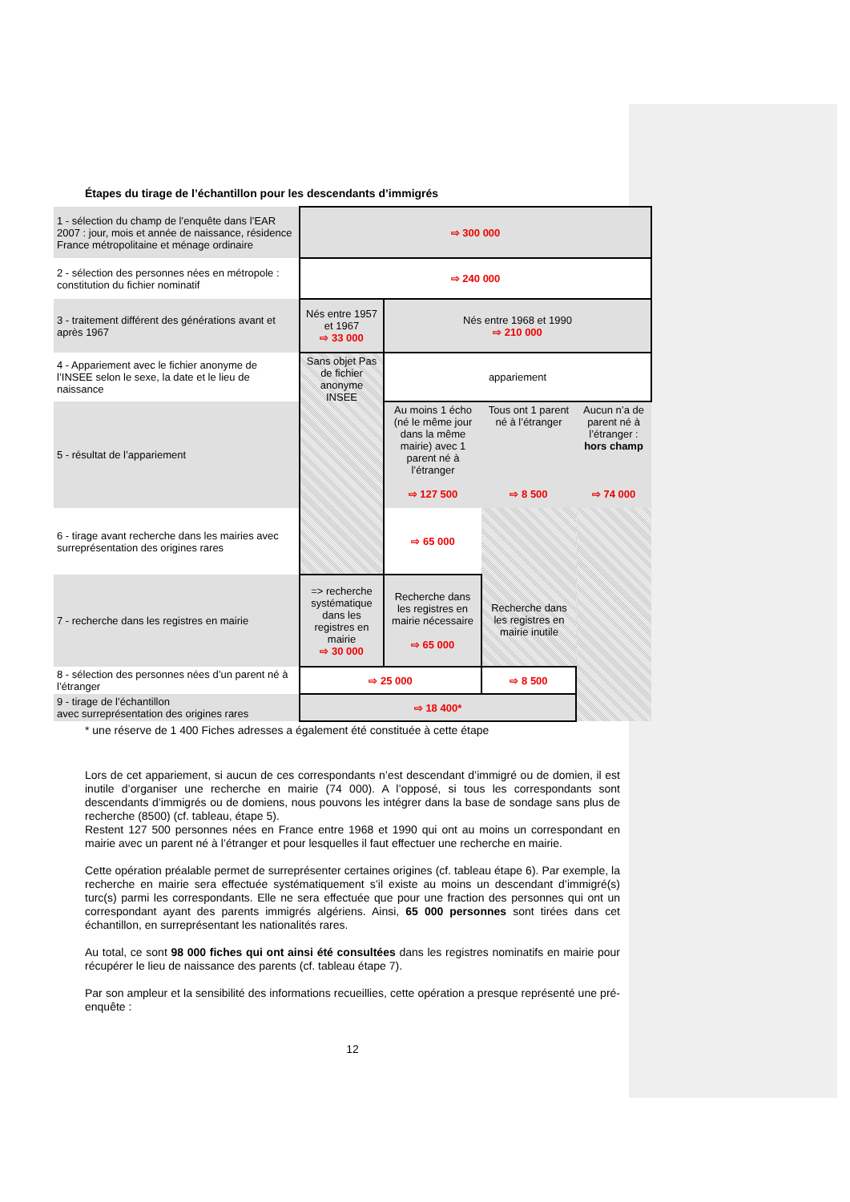Étapes du tirage de l’échantillon pour les descendants d’immigrés
| 1 - sélection du champ de l’enquête dans l’EAR 2007 : jour, mois et année de naissance, résidence France métropolitaine et ménage ordinaire | ⇨ 300 000 | | | |
| 2 - sélection des personnes nées en métropole : constitution du fichier nominatif | ⇨ 240 000 | | | |
| 3 - traitement différent des générations avant et après 1967 | Nés entre 1957 et 1967 ⇨ 33 000 | Nés entre 1968 et 1990 ⇨ 210 000 | | |
| 4 - Appariement avec le fichier anonyme de l’INSEE selon le sexe, la date et le lieu de naissance | Sans objet Pas de fichier anonyme INSEE | appariement | | |
| 5 - résultat de l’appariement | | Au moins 1 écho (né le même jour dans la même mairie) avec 1 parent né à l’étranger ⇨ 127 500 | Tous ont 1 parent né à l’étranger ⇨ 8 500 | Aucun n’a de parent né à l’étranger : hors champ ⇨ 74 000 |
| 6 - tirage avant recherche dans les mairies avec surreprésentation des origines rares | | ⇨ 65 000 | Recherche dans les registres en mairie inutile | |
| 7 - recherche dans les registres en mairie | => recherche systématique dans les registres en mairie ⇨ 30 000 | Recherche dans les registres en mairie nécessaire ⇨ 65 000 | | |
| 8 - sélection des personnes nées d’un parent né à l’étranger | ⇨ 25 000 | | ⇨ 8 500 | |
| 9 - tirage de l’échantillon avec surreprésentation des origines rares | ⇨ 18 400* | | | |
* une réserve de 1 400 Fiches adresses a également été constituée à cette étape
Lors de cet appariement, si aucun de ces correspondants n’est descendant d’immigré ou de domien, il est inutile d’organiser une recherche en mairie (74 000). A l’opposé, si tous les correspondants sont descendants d’immigrés ou de domiens, nous pouvons les intégrer dans la base de sondage sans plus de recherche (8500) (cf. tableau, étape 5).
Restent 127 500 personnes nées en France entre 1968 et 1990 qui ont au moins un correspondant en mairie avec un parent né à l’étranger et pour lesquelles il faut effectuer une recherche en mairie.
Cette opération préalable permet de surreprésenter certaines origines (cf. tableau étape 6). Par exemple, la recherche en mairie sera effectuée systématiquement s’il existe au moins un descendant d’immigré(s) turc(s) parmi les correspondants. Elle ne sera effectuée que pour une fraction des personnes qui ont un correspondant ayant des parents immigrés algériens. Ainsi, 65 000 personnes sont tirées dans cet échantillon, en surreprésentant les nationalités rares.
Au total, ce sont 98 000 fiches qui ont ainsi été consultées dans les registres nominatifs en mairie pour récupérer le lieu de naissance des parents (cf. tableau étape 7).
Par son ampleur et la sensibilité des informations recueillies, cette opération a presque représenté une pré-enquête :
12